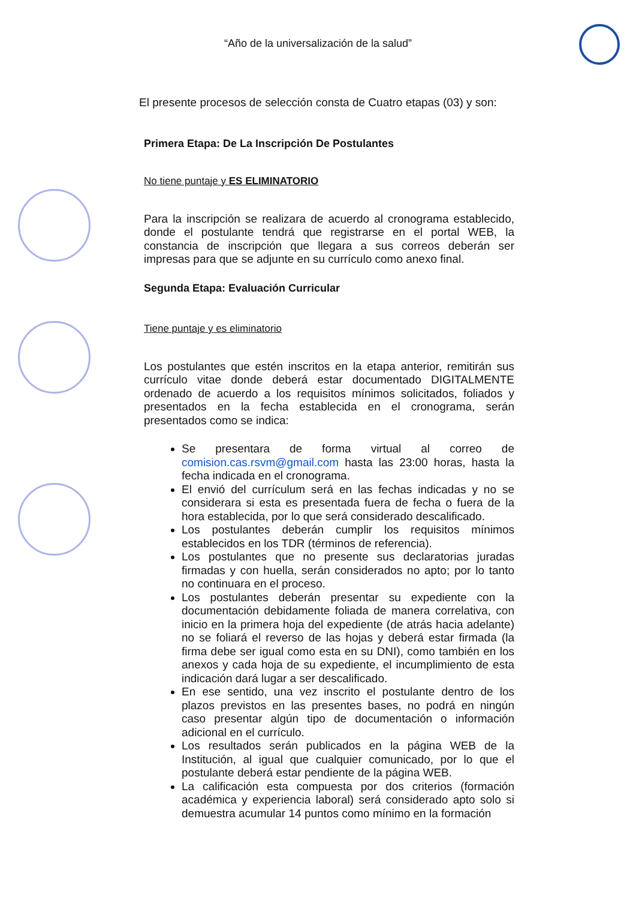“Año de la universalización de la salud”
El presente procesos de selección consta de Cuatro etapas (03) y son:
Primera Etapa: De La Inscripción De Postulantes
No tiene puntaje y ES ELIMINATORIO
Para la inscripción se realizara de acuerdo al cronograma establecido, donde el postulante tendrá que registrarse en el portal WEB, la constancia de inscripción que llegara a sus correos deberán ser impresas para que se adjunte en su currículo como anexo final.
Segunda Etapa: Evaluación Curricular
Tiene puntaje y es eliminatorio
Los postulantes que estén inscritos en la etapa anterior, remitirán sus currículo vitae donde deberá estar documentado DIGITALMENTE ordenado de acuerdo a los requisitos mínimos solicitados, foliados y presentados en la fecha establecida en el cronograma, serán presentados como se indica:
Se presentara de forma virtual al correo de comision.cas.rsvm@gmail.com hasta las 23:00 horas, hasta la fecha indicada en el cronograma.
El envió del currículum será en las fechas indicadas y no se considerara si esta es presentada fuera de fecha o fuera de la hora establecida, por lo que será considerado descalificado.
Los postulantes deberán cumplir los requisitos mínimos establecidos en los TDR (términos de referencia).
Los postulantes que no presente sus declaratorias juradas firmadas y con huella, serán considerados no apto; por lo tanto no continuara en el proceso.
Los postulantes deberán presentar su expediente con la documentación debidamente foliada de manera correlativa, con inicio en la primera hoja del expediente (de atrás hacia adelante) no se foliará el reverso de las hojas y deberá estar firmada (la firma debe ser igual como esta en su DNI), como también en los anexos y cada hoja de su expediente, el incumplimiento de esta indicación dará lugar a ser descalificado.
En ese sentido, una vez inscrito el postulante dentro de los plazos previstos en las presentes bases, no podrá en ningún caso presentar algún tipo de documentación o información adicional en el currículo.
Los resultados serán publicados en la página WEB de la Institución, al igual que cualquier comunicado, por lo que el postulante deberá estar pendiente de la página WEB.
La calificación esta compuesta por dos criterios (formación académica y experiencia laboral) será considerado apto solo si demuestra acumular 14 puntos como mínimo en la formación